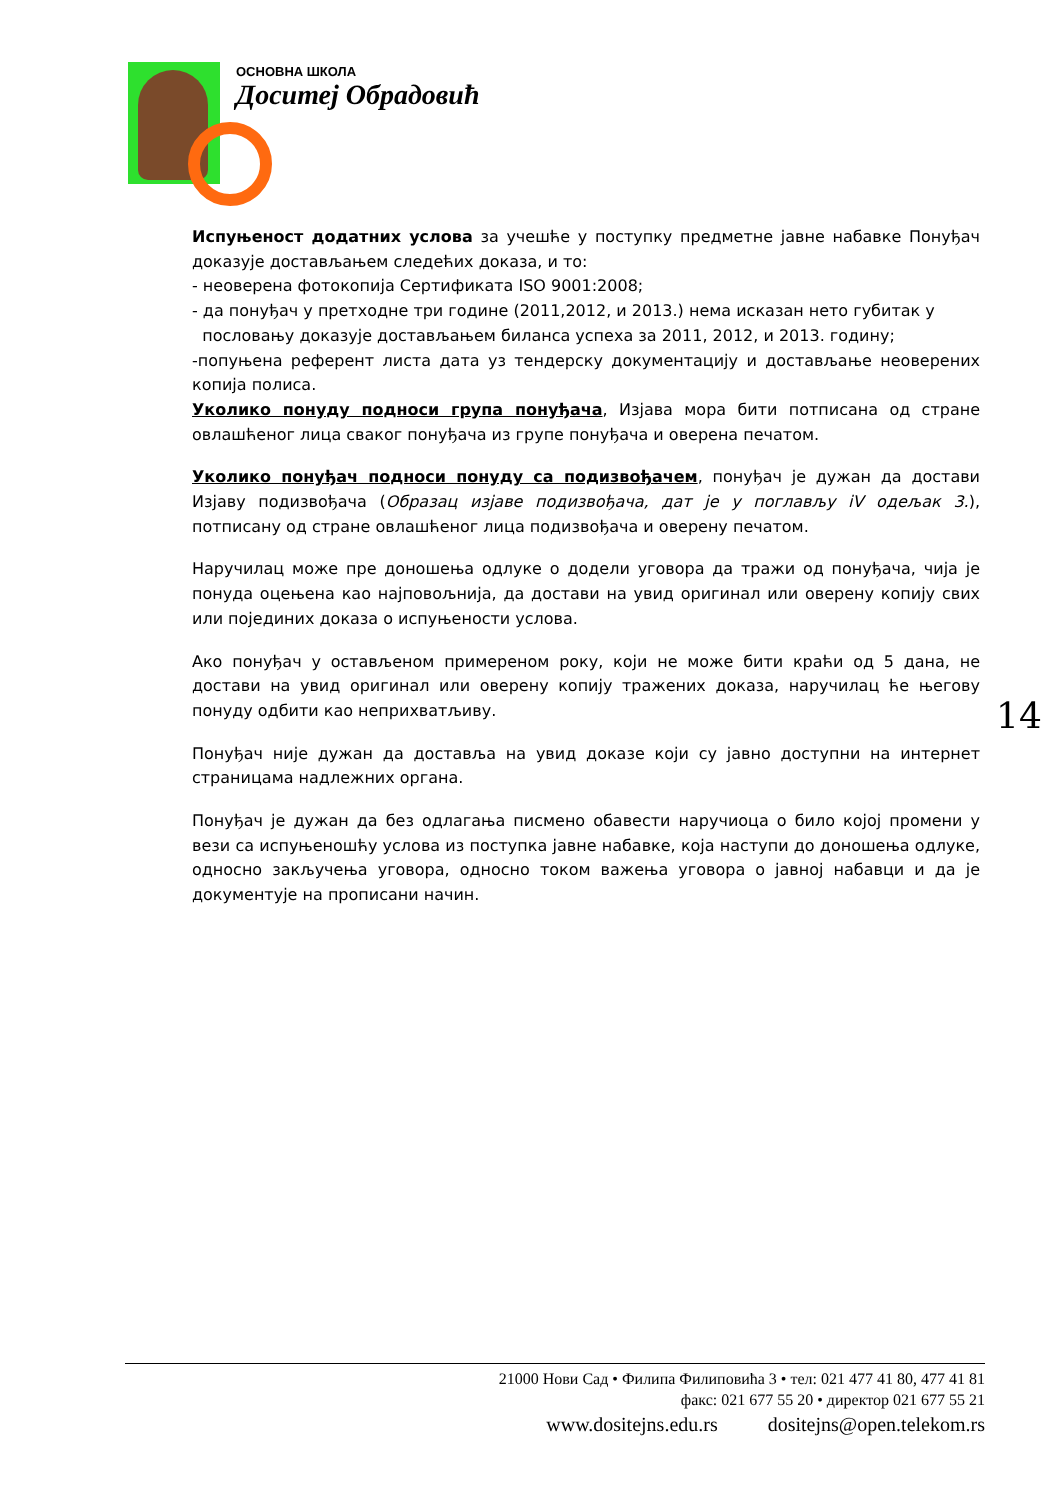ОСНОВНА ШКОЛА
Доситеј Обрадовић
Испуњеност додатних услова за учешће у поступку предметне јавне набавке Понуђач доказује достављањем следећих доказа, и то:
- неоверена фотокопија Сертификата ISO 9001:2008;
- да понуђач у претходне три године (2011,2012, и 2013.) нема исказан нето губитак у
пословању доказује достављањем биланса успеха за 2011, 2012, и 2013. годину;
-попуњена референт листа дата уз тендерску документацију и достављање неоверених копија полиса.
Уколико понуду подноси група понуђача, Изјава мора бити потписана од стране овлашћеног лица сваког понуђача из групе понуђача и оверена печатом.
Уколико понуђач подноси понуду са подизвођачем, понуђач је дужан да достави Изјаву подизвођача (Образац изјаве подизвођача, дат је у поглављу iV одељак 3.), потписану од стране овлашћеног лица подизвођача и оверену печатом.
Наручилац може пре доношења одлуке о додели уговора да тражи од понуђача, чија је понуда оцењена као најповољнија, да достави на увид оригинал или оверену копију свих или појединих доказа о испуњености услова.
Ако понуђач у остављеном примереном року, који не може бити краћи од 5 дана, не достави на увид оригинал или оверену копију тражених доказа, наручилац ће његову понуду одбити као неприхватљиву.
Понуђач није дужан да доставља на увид доказе који су јавно доступни на интернет страницама надлежних органа.
Понуђач је дужан да без одлагања писмено обавести наручиоца о било којој промени у вези са испуњеношћу услова из поступка јавне набавке, која наступи до доношења одлуке, односно закључења уговора, односно током важења уговора о јавној набавци и да је документује на прописани начин.
14
21000 Нови Сад • Филипа Филиповића 3 • тел: 021 477 41 80, 477 41 81
факс: 021 677 55 20 • директор 021 677 55 21
www.dositejns.edu.rs dositejns@open.telekom.rs